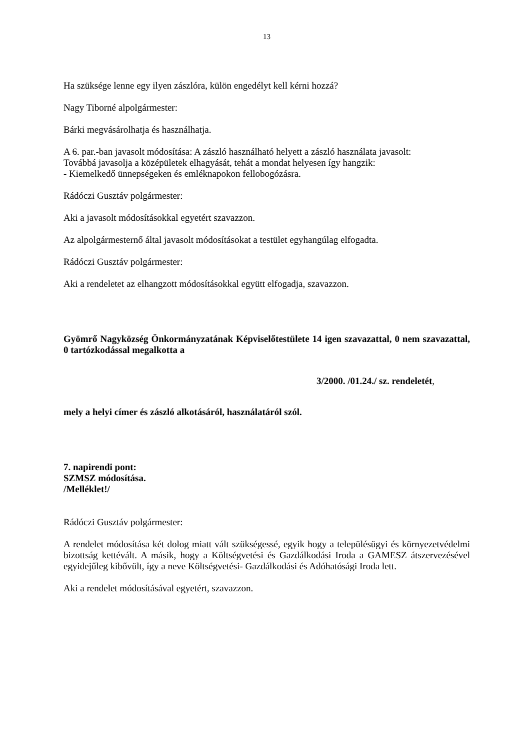13
Ha szüksége lenne egy ilyen zászlóra, külön engedélyt kell kérni hozzá?
Nagy Tiborné alpolgármester:
Bárki megvásárolhatja és használhatja.
A 6. par.-ban javasolt módosítása: A zászló használható helyett a zászló használata javasolt:
Továbbá javasolja a középületek elhagyását, tehát a mondat helyesen így hangzik:
- Kiemelkedő ünnepségeken és emléknapokon fellobogózásra.
Rádóczi Gusztáv polgármester:
Aki a javasolt módosításokkal egyetért szavazzon.
Az alpolgármesternő által javasolt módosításokat a testület egyhangúlag elfogadta.
Rádóczi Gusztáv polgármester:
Aki a rendeletet az elhangzott módosításokkal együtt elfogadja, szavazzon.
Gyömrő Nagyközség Önkormányzatának Képviselőtestülete 14 igen szavazattal, 0 nem szavazattal, 0 tartózkodással megalkotta a
3/2000. /01.24./ sz. rendeletét,
mely a helyi címer és zászló alkotásáról, használatáról szól.
7. napirendi pont:
SZMSZ módosítása.
/Melléklet!/
Rádóczi Gusztáv polgármester:
A rendelet módosítása két dolog miatt vált szükségessé, egyik hogy a településügyi és környezetvédelmi bizottság kettévált. A másik, hogy a Költségvetési és Gazdálkodási Iroda a GAMESZ átszervezésével egyidejűleg kibővült, így a neve Költségvetési- Gazdálkodási és Adóhatósági Iroda lett.
Aki a rendelet módosításával egyetért, szavazzon.